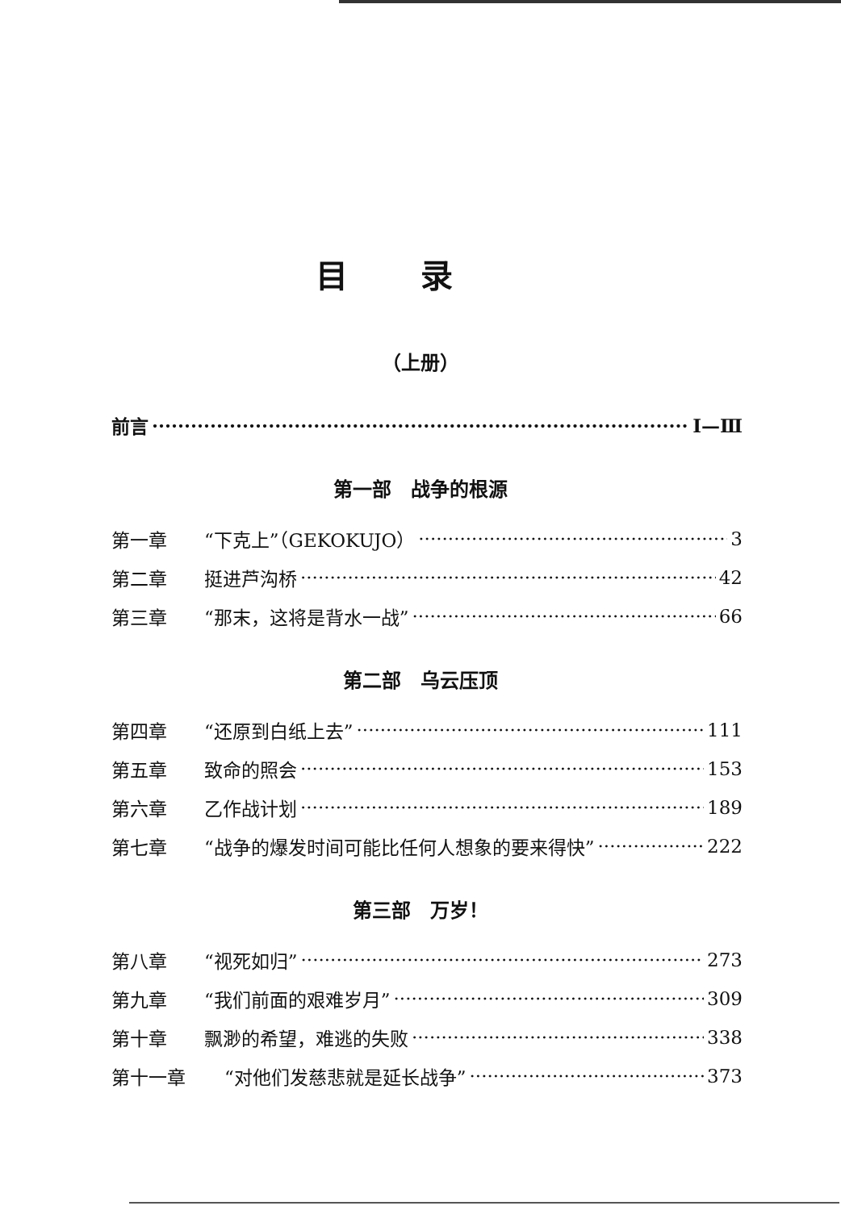目录
（上册）
前言 Ⅰ—Ⅲ
第一部　战争的根源
第一章 “下克上”（GEKOKUJO） 3
第二章 挺进芦沟桥 42
第三章 “那末，这将是背水一战” 66
第二部　乌云压顶
第四章 “还原到白纸上去” 111
第五章 致命的照会 153
第六章 乙作战计划 189
第七章 “战争的爆发时间可能比任何人想象的要来得快” 222
第三部　万岁！
第八章 “视死如归” 273
第九章 “我们前面的艰难岁月” 309
第十章 飘渺的希望，难逃的失败 338
第十一章 “对他们发慈悲就是延长战争” 373